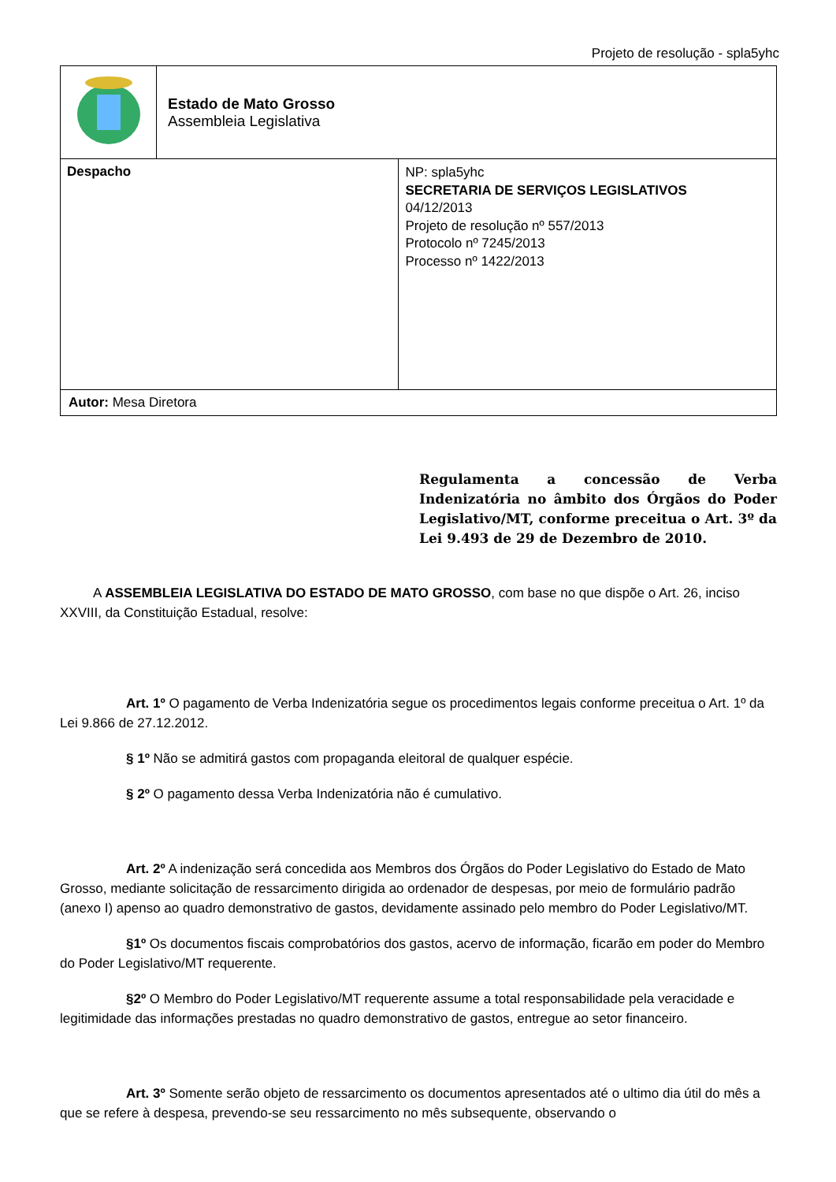Projeto de resolução - spla5yhc
| | Estado de Mato Grosso Assembleia Legislativa | |
| Despacho | | NP: spla5yhc SECRETARIA DE SERVIÇOS LEGISLATIVOS 04/12/2013 Projeto de resolução nº 557/2013 Protocolo nº 7245/2013 Processo nº 1422/2013 |
| Autor: Mesa Diretora | | |
Regulamenta a concessão de Verba Indenizatória no âmbito dos Órgãos do Poder Legislativo/MT, conforme preceitua o Art. 3º da Lei 9.493 de 29 de Dezembro de 2010.
A ASSEMBLEIA LEGISLATIVA DO ESTADO DE MATO GROSSO, com base no que dispõe o Art. 26, inciso XXVIII, da Constituição Estadual, resolve:
Art. 1º O pagamento de Verba Indenizatória segue os procedimentos legais conforme preceitua o Art. 1º da Lei 9.866 de 27.12.2012.
§ 1º Não se admitirá gastos com propaganda eleitoral de qualquer espécie.
§ 2º O pagamento dessa Verba Indenizatória não é cumulativo.
Art. 2º A indenização será concedida aos Membros dos Órgãos do Poder Legislativo do Estado de Mato Grosso, mediante solicitação de ressarcimento dirigida ao ordenador de despesas, por meio de formulário padrão (anexo I) apenso ao quadro demonstrativo de gastos, devidamente assinado pelo membro do Poder Legislativo/MT.
§1º Os documentos fiscais comprobatórios dos gastos, acervo de informação, ficarão em poder do Membro do Poder Legislativo/MT requerente.
§2º O Membro do Poder Legislativo/MT requerente assume a total responsabilidade pela veracidade e legitimidade das informações prestadas no quadro demonstrativo de gastos, entregue ao setor financeiro.
Art. 3º Somente serão objeto de ressarcimento os documentos apresentados até o ultimo dia útil do mês a que se refere à despesa, prevendo-se seu ressarcimento no mês subsequente, observando o